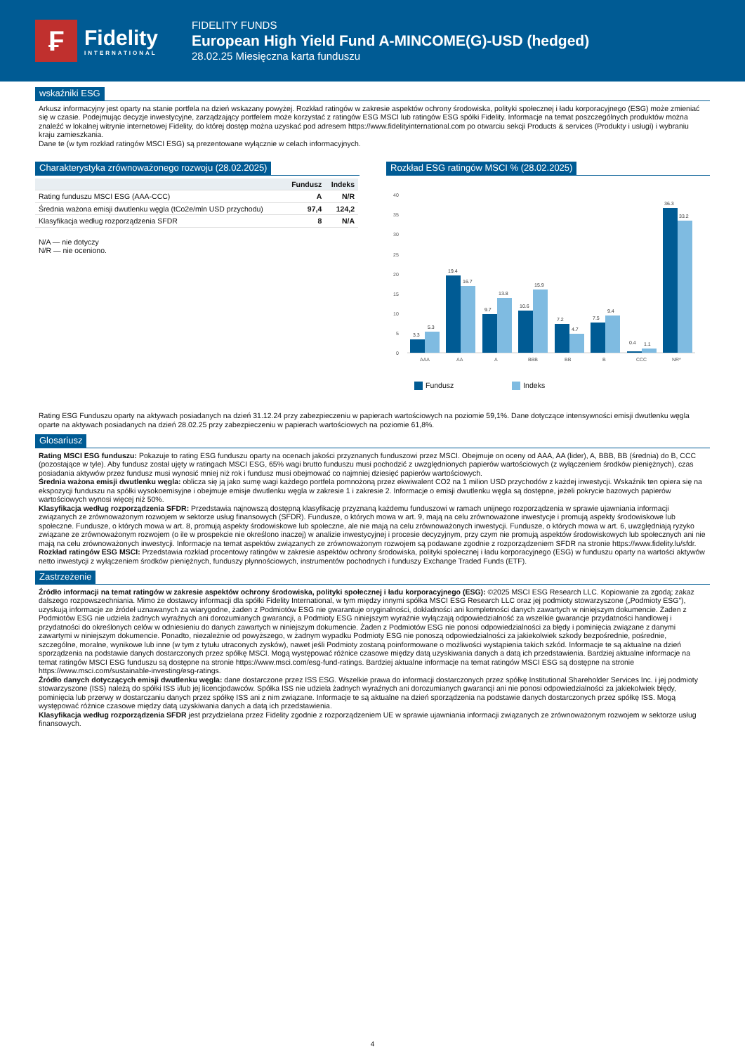₣
Fidelity
INTERNATIONAL
FIDELITY FUNDS
European High Yield Fund A-MINCOME(G)-USD (hedged)
28.02.25 Miesięczna karta funduszu
wskaźniki ESG
Arkusz informacyjny jest oparty na stanie portfela na dzień wskazany powyżej. Rozkład ratingów w zakresie aspektów ochrony środowiska, polityki społecznej i ładu korporacyjnego (ESG) może zmieniać się w czasie. Podejmując decyzje inwestycyjne, zarządzający portfelem może korzystać z ratingów ESG MSCI lub ratingów ESG spółki Fidelity. Informacje na temat poszczególnych produktów można znaleźć w lokalnej witrynie internetowej Fidelity, do której dostęp można uzyskać pod adresem https://www.fidelityinternational.com po otwarciu sekcji Products & services (Produkty i usługi) i wybraniu kraju zamieszkania.
Dane te (w tym rozkład ratingów MSCI ESG) są prezentowane wyłącznie w celach informacyjnych.
Charakterystyka zrównoważonego rozwoju (28.02.2025)
| | Fundusz | Indeks |
| --- | --- | --- |
| Rating funduszu MSCI ESG (AAA-CCC) | A | N/R |
| Średnia ważona emisji dwutlenku węgla (tCo2e/mln USD przychodu) | 97,4 | 124,2 |
| Klasyfikacja według rozporządzenia SFDR | 8 | N/A |
N/A — nie dotyczy
N/R — nie oceniono.
Rozkład ESG ratingów MSCI % (28.02.2025)
40
35
30
25
20
15
10
5
0
3.3
5.3
19.4
16.7
9.7
13.8
10.6
15.9
7.2
4.7
7.5
9.4
0.4
1.1
36.3
33.2
AAA
AA
A
BBB
BB
B
CCC
NR*
Fundusz Indeks
Rating ESG Funduszu oparty na aktywach posiadanych na dzień 31.12.24 przy zabezpieczeniu w papierach wartościowych na poziomie 59,1%. Dane dotyczące intensywności emisji dwutlenku węgla oparte na aktywach posiadanych na dzień 28.02.25 przy zabezpieczeniu w papierach wartościowych na poziomie 61,8%.
Glosariusz
Rating MSCI ESG funduszu: Pokazuje to rating ESG funduszu oparty na ocenach jakości przyznanych funduszowi przez MSCI. Obejmuje on oceny od AAA, AA (lider), A, BBB, BB (średnia) do B, CCC (pozostające w tyle). Aby fundusz został ujęty w ratingach MSCI ESG, 65% wagi brutto funduszu musi pochodzić z uwzględnionych papierów wartościowych (z wyłączeniem środków pieniężnych), czas posiadania aktywów przez fundusz musi wynosić mniej niż rok i fundusz musi obejmować co najmniej dziesięć papierów wartościowych.
Średnia ważona emisji dwutlenku węgla: oblicza się ją jako sumę wagi każdego portfela pomnożoną przez ekwiwalent CO2 na 1 milion USD przychodów z każdej inwestycji. Wskaźnik ten opiera się na ekspozycji funduszu na spółki wysokoemisyjne i obejmuje emisje dwutlenku węgla w zakresie 1 i zakresie 2. Informacje o emisji dwutlenku węgla są dostępne, jeżeli pokrycie bazowych papierów wartościowych wynosi więcej niż 50%.
Klasyfikacja według rozporządzenia SFDR: Przedstawia najnowszą dostępną klasyfikację przyznaną każdemu funduszowi w ramach unijnego rozporządzenia w sprawie ujawniania informacji związanych ze zrównoważonym rozwojem w sektorze usług finansowych (SFDR). Fundusze, o których mowa w art. 9, mają na celu zrównoważone inwestycje i promują aspekty środowiskowe lub społeczne. Fundusze, o których mowa w art. 8, promują aspekty środowiskowe lub społeczne, ale nie mają na celu zrównoważonych inwestycji. Fundusze, o których mowa w art. 6, uwzględniają ryzyko związane ze zrównoważonym rozwojem (o ile w prospekcie nie określono inaczej) w analizie inwestycyjnej i procesie decyzyjnym, przy czym nie promują aspektów środowiskowych lub społecznych ani nie mają na celu zrównoważonych inwestycji. Informacje na temat aspektów związanych ze zrównoważonym rozwojem są podawane zgodnie z rozporządzeniem SFDR na stronie https://www.fidelity.lu/sfdr.
Rozkład ratingów ESG MSCI: Przedstawia rozkład procentowy ratingów w zakresie aspektów ochrony środowiska, polityki społecznej i ładu korporacyjnego (ESG) w funduszu oparty na wartości aktywów netto inwestycji z wyłączeniem środków pieniężnych, funduszy płynnościowych, instrumentów pochodnych i funduszy Exchange Traded Funds (ETF).
Zastrzeżenie
Źródło informacji na temat ratingów w zakresie aspektów ochrony środowiska, polityki społecznej i ładu korporacyjnego (ESG): ©2025 MSCI ESG Research LLC. Kopiowanie za zgodą; zakaz dalszego rozpowszechniania. Mimo że dostawcy informacji dla spółki Fidelity International, w tym między innymi spółka MSCI ESG Research LLC oraz jej podmioty stowarzyszone („Podmioty ESG”), uzyskują informacje ze źródeł uznawanych za wiarygodne, żaden z Podmiotów ESG nie gwarantuje oryginalności, dokładności ani kompletności danych zawartych w niniejszym dokumencie. Żaden z Podmiotów ESG nie udziela żadnych wyraźnych ani dorozumianych gwarancji, a Podmioty ESG niniejszym wyraźnie wyłączają odpowiedzialność za wszelkie gwarancje przydatności handlowej i przydatności do określonych celów w odniesieniu do danych zawartych w niniejszym dokumencie. Żaden z Podmiotów ESG nie ponosi odpowiedzialności za błędy i pominięcia związane z danymi zawartymi w niniejszym dokumencie. Ponadto, niezależnie od powyższego, w żadnym wypadku Podmioty ESG nie ponoszą odpowiedzialności za jakiekolwiek szkody bezpośrednie, pośrednie, szczególne, moralne, wynikowe lub inne (w tym z tytułu utraconych zysków), nawet jeśli Podmioty zostaną poinformowane o możliwości wystąpienia takich szkód. Informacje te są aktualne na dzień sporządzenia na podstawie danych dostarczonych przez spółkę MSCI. Mogą występować różnice czasowe między datą uzyskiwania danych a datą ich przedstawienia. Bardziej aktualne informacje na temat ratingów MSCI ESG funduszu są dostępne na stronie https://www.msci.com/esg-fund-ratings. Bardziej aktualne informacje na temat ratingów MSCI ESG są dostępne na stronie https://www.msci.com/sustainable-investing/esg-ratings.
Źródło danych dotyczących emisji dwutlenku węgla: dane dostarczone przez ISS ESG. Wszelkie prawa do informacji dostarczonych przez spółkę Institutional Shareholder Services Inc. i jej podmioty stowarzyszone (ISS) należą do spółki ISS i/lub jej licencjodawców. Spółka ISS nie udziela żadnych wyraźnych ani dorozumianych gwarancji ani nie ponosi odpowiedzialności za jakiekolwiek błędy, pominięcia lub przerwy w dostarczaniu danych przez spółkę ISS ani z nim związane. Informacje te są aktualne na dzień sporządzenia na podstawie danych dostarczonych przez spółkę ISS. Mogą występować różnice czasowe między datą uzyskiwania danych a datą ich przedstawienia.
Klasyfikacja według rozporządzenia SFDR jest przydzielana przez Fidelity zgodnie z rozporządzeniem UE w sprawie ujawniania informacji związanych ze zrównoważonym rozwojem w sektorze usług finansowych.
4